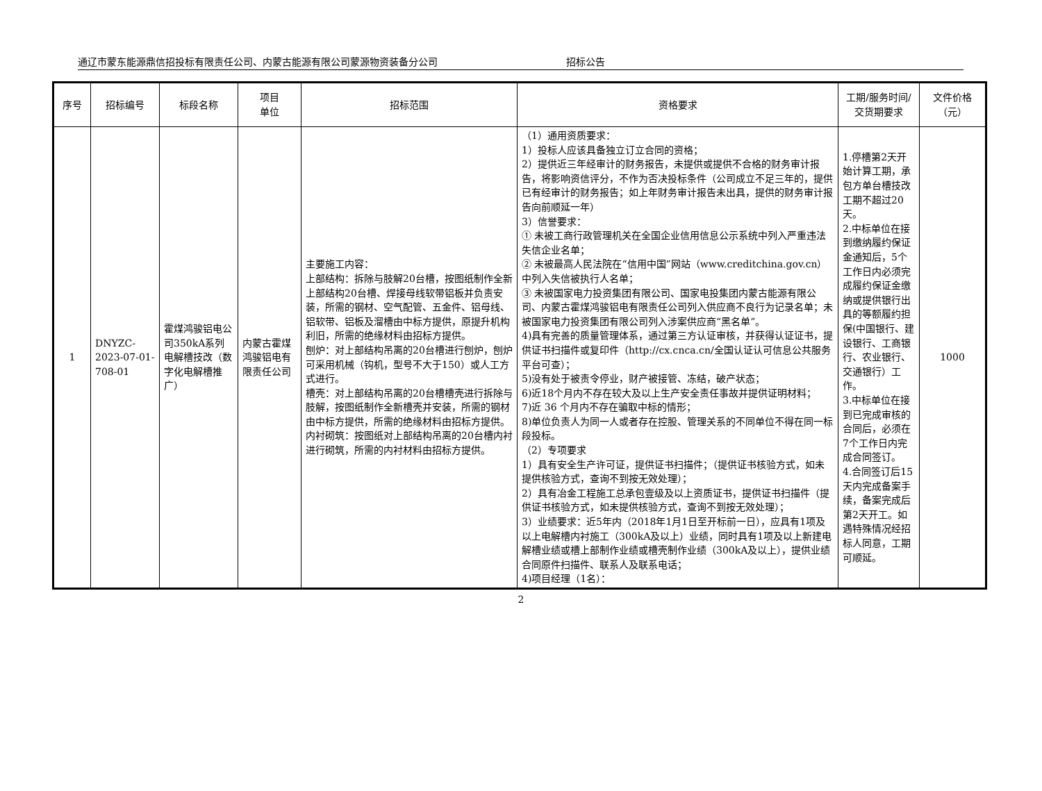通辽市蒙东能源鼎信招投标有限责任公司、内蒙古能源有限公司蒙源物资装备分公司 招标公告
| 序号 | 招标编号 | 标段名称 | 项目 单位 | 招标范围 | 资格要求 | 工期/服务时间/交货期要求 | 文件价格（元） |
| --- | --- | --- | --- | --- | --- | --- | --- |
| 1 | DNYZC-2023-07-01-708-01 | 霍煤鸿骏铝电公司350kA系列电解槽技改（数字化电解槽推广） | 内蒙古霍煤鸿骏铝电有限责任公司 | 主要施工内容： 上部结构：拆除与肢解20台槽，按图纸制作全新上部结构20台槽、焊接母线软带铝板并负责安装，所需的钢材、空气配管、五金件、铝母线、铝软带、铝板及溜槽由中标方提供，原提升机构利旧，所需的绝缘材料由招标方提供。 刨炉：对上部结构吊离的20台槽进行刨炉，刨炉可采用机械（钩机，型号不大于150）或人工方式进行。 槽壳：对上部结构吊离的20台槽槽壳进行拆除与肢解，按图纸制作全新槽壳并安装，所需的钢材由中标方提供，所需的绝缘材料由招标方提供。 内衬砌筑：按图纸对上部结构吊离的20台槽内衬进行砌筑，所需的内衬材料由招标方提供。 | （1）通用资质要求： 1）投标人应该具备独立订立合同的资格； 2）提供近三年经审计的财务报告，未提供或提供不合格的财务审计报告，将影响资信评分，不作为否决投标条件（公司成立不足三年的，提供已有经审计的财务报告；如上年财务审计报告未出具，提供的财务审计报告向前顺延一年） 3）信誉要求： ① 未被工商行政管理机关在全国企业信用信息公示系统中列入严重违法失信企业名单； ② 未被最高人民法院在“信用中国”网站（www.creditchina.gov.cn）中列入失信被执行人名单； ③ 未被国家电力投资集团有限公司、国家电投集团内蒙古能源有限公司、内蒙古霍煤鸿骏铝电有限责任公司列入供应商不良行为记录名单；未被国家电力投资集团有限公司列入涉案供应商“黑名单”。 4)具有完善的质量管理体系，通过第三方认证审核，并获得认证证书，提供证书扫描件或复印件（http://cx.cnca.cn/全国认证认可信息公共服务平台可查）； 5)没有处于被责令停业，财产被接管、冻结，破产状态； 6)近18个月内不存在较大及以上生产安全责任事故并提供证明材料； 7)近 36 个月内不存在骗取中标的情形； 8)单位负责人为同一人或者存在控股、管理关系的不同单位不得在同一标段投标。 （2）专项要求 1）具有安全生产许可证，提供证书扫描件；（提供证书核验方式，如未提供核验方式，查询不到按无效处理）； 2）具有冶金工程施工总承包壹级及以上资质证书，提供证书扫描件（提供证书核验方式，如未提供核验方式，查询不到按无效处理）； 3）业绩要求：近5年内（2018年1月1日至开标前一日），应具有1项及以上电解槽内衬施工（300kA及以上）业绩，同时具有1项及以上新建电解槽业绩或槽上部制作业绩或槽壳制作业绩（300kA及以上），提供业绩合同原件扫描件、联系人及联系电话； 4)项目经理（1名）： | 1.停槽第2天开始计算工期，承包方单台槽技改工期不超过20天。 2.中标单位在接到缴纳履约保证金通知后，5个工作日内必须完成履约保证金缴纳或提供银行出具的等额履约担保(中国银行、建设银行、工商银行、农业银行、交通银行）工作。 3.中标单位在接到已完成审核的合同后，必须在7个工作日内完成合同签订。 4.合同签订后15天内完成备案手续，备案完成后第2天开工。如遇特殊情况经招标人同意，工期可顺延。 | 1000 |
2